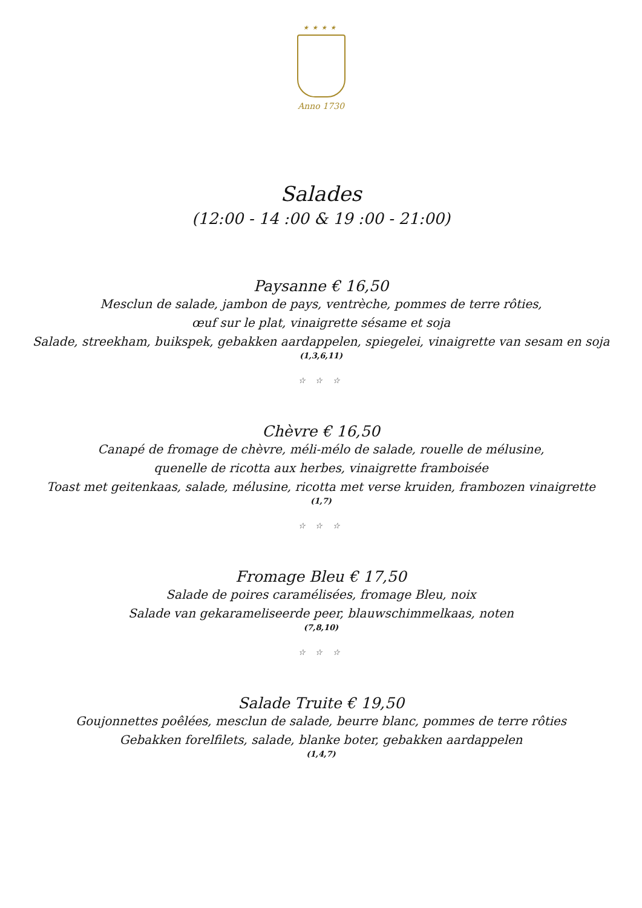★★★★
Anno 1730
Salades
(12:00 - 14 :00 & 19 :00 - 21:00)
Paysanne € 16,50
Mesclun de salade, jambon de pays, ventrèche, pommes de terre rôties,
œuf sur le plat, vinaigrette sésame et soja
Salade, streekham, buikspek, gebakken aardappelen, spiegelei, vinaigrette van sesam en soja
(1,3,6,11)
☆ ☆ ☆
Chèvre € 16,50
Canapé de fromage de chèvre, méli-mélo de salade, rouelle de mélusine,
quenelle de ricotta aux herbes, vinaigrette framboisée
Toast met geitenkaas, salade, mélusine, ricotta met verse kruiden, frambozen vinaigrette
(1,7)
☆ ☆ ☆
Fromage Bleu € 17,50
Salade de poires caramélisées, fromage Bleu, noix
Salade van gekarameliseerde peer, blauwschimmelkaas, noten
(7,8,10)
☆ ☆ ☆
Salade Truite € 19,50
Goujonnettes poêlées, mesclun de salade, beurre blanc, pommes de terre rôties
Gebakken forelfilets, salade, blanke boter, gebakken aardappelen
(1,4,7)